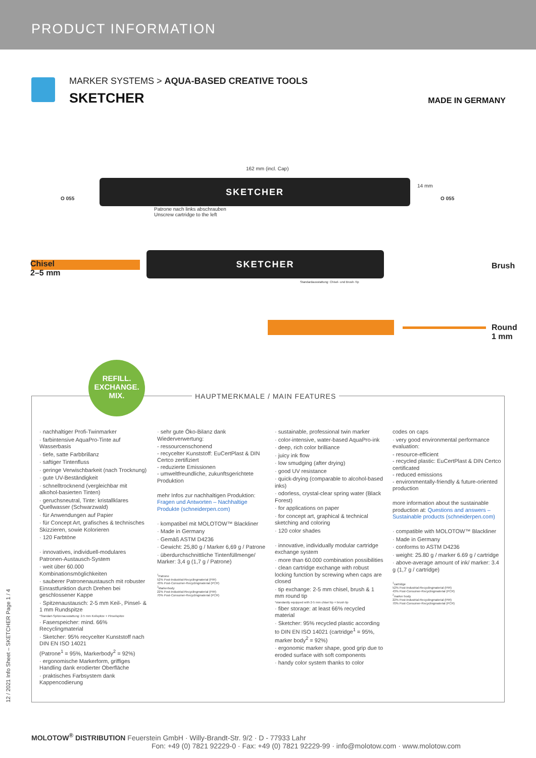PRODUCT INFORMATION
MARKER SYSTEMS > AQUA-BASED CREATIVE TOOLS
SKETCHER
MADE IN GERMANY
162 mm (incl. Cap)
SKETCHER
Patrone nach links abschrauben
Unscrew cartridge to the left
14 mm
O 055 O 055
SKETCHER
Standardausstattung: Chisel- und Brush-Tip
Chisel
2–5 mm
Brush
Round
1 mm
REFILL.
EXCHANGE.
MIX.
HAUPTMERKMALE / MAIN FEATURES
· nachhaltiger Profi-Twinmarker
· farbintensive AquaPro-Tinte auf Wasserbasis
· tiefe, satte Farbbrillanz
· saftiger Tintenfluss
· geringe Verwischbarkeit (nach Trocknung)
· gute UV-Beständigkeit
· schnelltrocknend (vergleichbar mit alkohol-basierten Tinten)
· geruchsneutral, Tinte: kristallklares Quellwasser (Schwarzwald)
· für Anwendungen auf Papier
· für Concept Art, grafisches & technisches Skizzieren, sowie Kolorieren
· 120 Farbtöne
· innovatives, individuell-modulares Patronen-Austausch-System
· weit über 60.000 Kombinationsmöglichkeiten
· sauberer Patronenaustausch mit robuster Einrastfunktion durch Drehen bei geschlossener Kappe
· Spitzenaustausch: 2-5 mm Keil-, Pinsel- & 1 mm Rundspitze
*Standart-Spitzenausstattung: 2-5 mm Keilspitze + Pinselspitze
· Faserspeicher: mind. 66% Recyclingmaterial
· Sketcher: 95% recycelter Kunststoff nach DIN EN ISO 14021
(Patrone<sup>1</sup> = 95%, Markerbody<sup>2</sup> = 92%)
· ergonomische Markerform, griffiges Handling dank erodierter Oberfläche
· praktisches Farbsystem dank Kappencodierung
· sehr gute Öko-Bilanz dank Wiederverwertung:
- ressourcenschonend
- recycelter Kunststoff: EuCertPlast & DIN Certco zertifiziert
- reduzierte Emissionen
- umweltfreundliche, zukunftsgerichtete Produktion
mehr Infos zur nachhaltigen Produktion: Fragen und Antworten – Nachhaltige Produkte (schneiderpen.com)
· kompatibel mit MOLOTOW™ Blackliner
· Made in Germany
· Gemäß ASTM D4236
· Gewicht: 25,80 g / Marker 6,69 g / Patrone
· überdurchschnittliche Tintenfüllmenge/ Marker: 3,4 g (1,7 g / Patrone)
<sup>1</sup> Patrone
52% Post-Industrial-Recyclingmaterial (PIR)
43% Post-Consumer-Recyclingmaterial (PCR)
<sup>2</sup> Markerbody
22% Post-Industrial-Recyclingmaterial (PIR)
70% Post-Consumer-Recyclingmaterial (PCR)
· sustainable, professional twin marker
· color-intensive, water-based AquaPro-ink
· deep, rich color brilliance
· juicy ink flow
· low smudging (after drying)
· good UV resistance
· quick-drying (comparable to alcohol-based inks)
· odorless, crystal-clear spring water (Black Forest)
· for applications on paper
· for concept art, graphical & technical sketching and coloring
· 120 color shades
· innovative, individually modular cartridge exchange system
· more than 60.000 combination possibilities
· clean cartridge exchange with robust locking function by screwing when caps are closed
· tip exchange: 2-5 mm chisel, brush & 1 mm round tip
*standardly equipped with 2-5 mm chisel tip + brush tip
· fiber storage: at least 66% recycled material
· Sketcher: 95% recycled plastic according to DIN EN ISO 14021 (cartridge<sup>1</sup> = 95%, marker body<sup>2</sup> = 92%)
· ergonomic marker shape, good grip due to eroded surface with soft components
· handy color system thanks to color
codes on caps
· very good environmental performance evaluation:
- resource-efficient
- recycled plastic: EuCertPlast & DIN Certco certificated
- reduced emissions
- environmentally-friendly & future-oriented production
more information about the sustainable production at: Questions and answers – Sustainable products (schneiderpen.com)
· compatible with MOLOTOW™ Blackliner
· Made in Germany
· conforms to ASTM D4236
· weight: 25.80 g / marker 6.69 g / cartridge
· above-average amount of ink/ marker: 3.4 g (1,7 g / cartridge)
<sup>1</sup> cartridge
52% Post-Industrial-Recyclingmaterial (PIR)
43% Post-Consumer-Recyclingmaterial (PCR)
<sup>2</sup> marker body
22% Post-Industrial-Recyclingmaterial (PIR)
70% Post-Consumer-Recyclingmaterial (PCR)
12 / 2021 Info Sheet – SKETCHER Page 1 / 4
MOLOTOW<sup>®</sup> DISTRIBUTION Feuerstein GmbH · Willy-Brandt-Str. 9/2 · D - 77933 Lahr
Fon: +49 (0) 7821 92229-0 · Fax: +49 (0) 7821 92229-99 · info@molotow.com · www.molotow.com